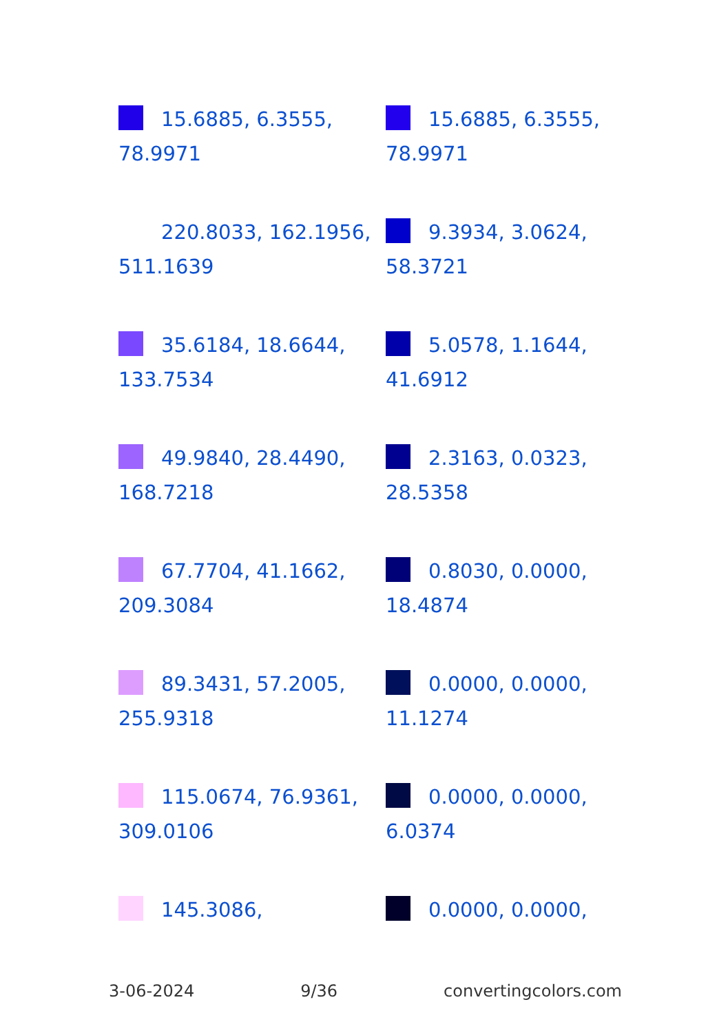15.6885, 6.3555, 78.9971
15.6885, 6.3555, 78.9971
220.8033, 162.1956, 511.1639
9.3934, 3.0624, 58.3721
35.6184, 18.6644, 133.7534
5.0578, 1.1644, 41.6912
49.9840, 28.4490, 168.7218
2.3163, 0.0323, 28.5358
67.7704, 41.1662, 209.3084
0.8030, 0.0000, 18.4874
89.3431, 57.2005, 255.9318
0.0000, 0.0000, 11.1274
115.0674, 76.9361, 309.0106
0.0000, 0.0000, 6.0374
145.3086,
0.0000, 0.0000,
3-06-2024 9/36 convertingcolors.com